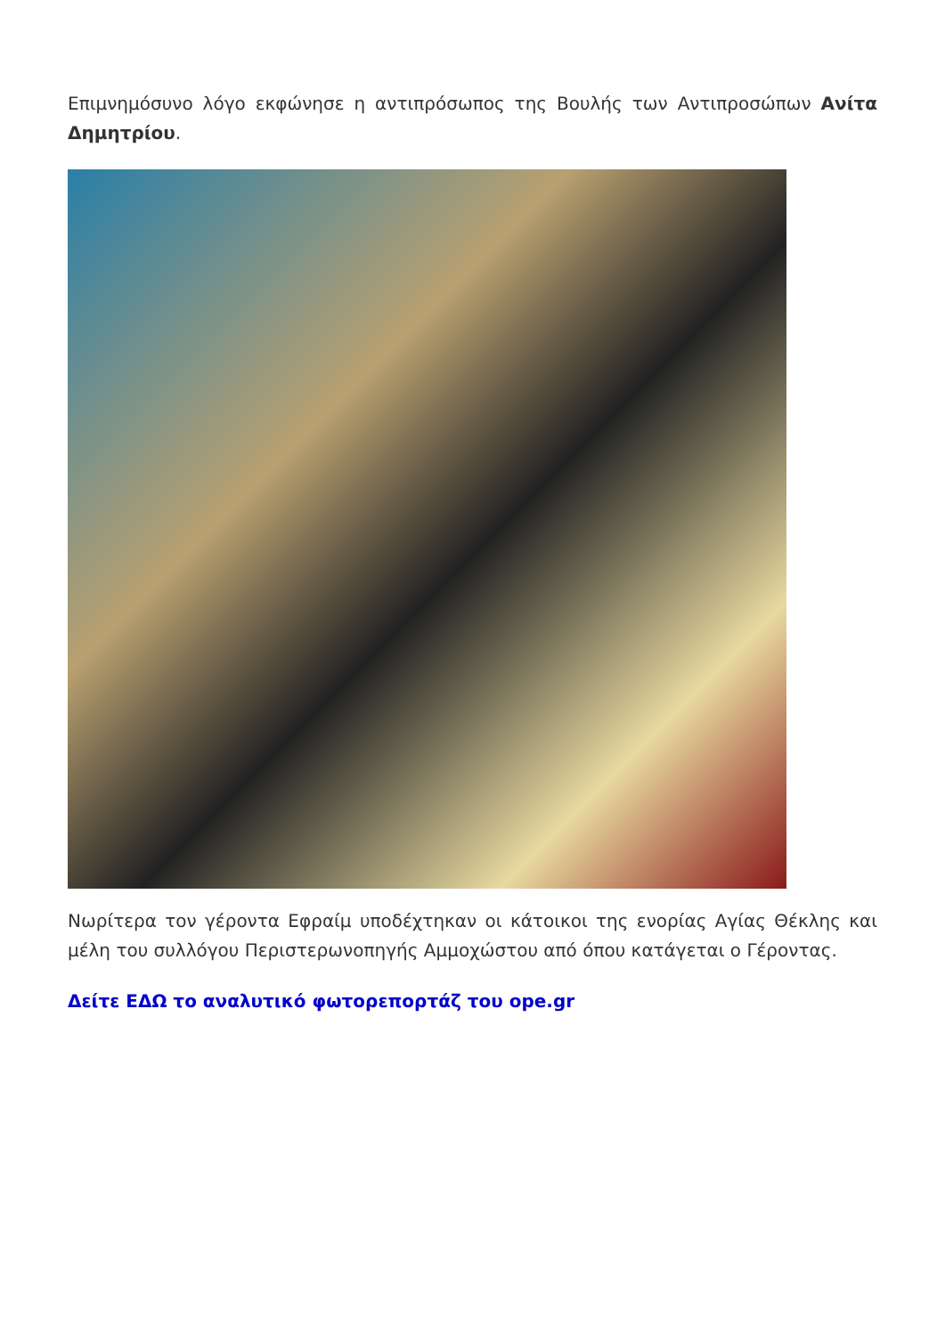Επιμνημόσυνο λόγο εκφώνησε η αντιπρόσωπος της Βουλής των Αντιπροσώπων Ανίτα Δημητρίου.
Νωρίτερα τον γέροντα Εφραίμ υποδέχτηκαν οι κάτοικοι της ενορίας Αγίας Θέκλης και μέλη του συλλόγου Περιστερωνοπηγής Αμμοχώστου από όπου κατάγεται ο Γέροντας.
Δείτε ΕΔΩ το αναλυτικό φωτορεπορτάζ του ope.gr